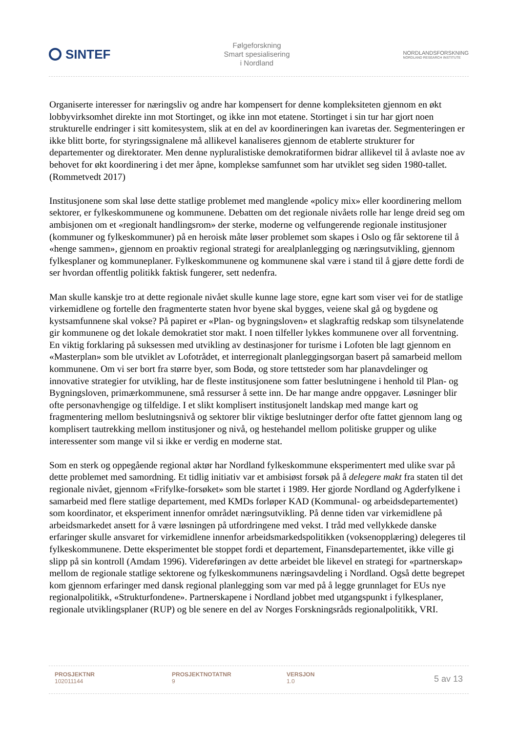SINTEF
Følgeforskning
Smart spesialisering
i Nordland
NORDLANDSFORSKNING
NORDLAND RESEARCH INSTITUTE
Organiserte interesser for næringsliv og andre har kompensert for denne kompleksiteten gjennom en økt lobbyvirksomhet direkte inn mot Stortinget, og ikke inn mot etatene. Stortinget i sin tur har gjort noen strukturelle endringer i sitt komitesystem, slik at en del av koordineringen kan ivaretas der. Segmenteringen er ikke blitt borte, for styringssignalene må allikevel kanaliseres gjennom de etablerte strukturer for departementer og direktorater. Men denne nypluralistiske demokratiformen bidrar allikevel til å avlaste noe av behovet for økt koordinering i det mer åpne, komplekse samfunnet som har utviklet seg siden 1980-tallet. (Rommetvedt 2017)
Institusjonene som skal løse dette statlige problemet med manglende «policy mix» eller koordinering mellom sektorer, er fylkeskommunene og kommunene. Debatten om det regionale nivåets rolle har lenge dreid seg om ambisjonen om et «regionalt handlingsrom» der sterke, moderne og velfungerende regionale institusjoner (kommuner og fylkeskommuner) på en heroisk måte løser problemet som skapes i Oslo og får sektorene til å «henge sammen», gjennom en proaktiv regional strategi for arealplanlegging og næringsutvikling, gjennom fylkesplaner og kommuneplaner. Fylkeskommunene og kommunene skal være i stand til å gjøre dette fordi de ser hvordan offentlig politikk faktisk fungerer, sett nedenfra.
Man skulle kanskje tro at dette regionale nivået skulle kunne lage store, egne kart som viser vei for de statlige virkemidlene og fortelle den fragmenterte staten hvor byene skal bygges, veiene skal gå og bygdene og kystsamfunnene skal vokse? På papiret er «Plan- og bygningsloven» et slagkraftig redskap som tilsynelatende gir kommunene og det lokale demokratiet stor makt. I noen tilfeller lykkes kommunene over all forventning. En viktig forklaring på suksessen med utvikling av destinasjoner for turisme i Lofoten ble lagt gjennom en «Masterplan» som ble utviklet av Lofotrådet, et interregionalt planleggingsorgan basert på samarbeid mellom kommunene. Om vi ser bort fra større byer, som Bodø, og store tettsteder som har planavdelinger og innovative strategier for utvikling, har de fleste institusjonene som fatter beslutningene i henhold til Plan- og Bygningsloven, primærkommunene, små ressurser å sette inn. De har mange andre oppgaver. Løsninger blir ofte personavhengige og tilfeldige. I et slikt komplisert institusjonelt landskap med mange kart og fragmentering mellom beslutningsnivå og sektorer blir viktige beslutninger derfor ofte fattet gjennom lang og komplisert tautrekking mellom institusjoner og nivå, og hestehandel mellom politiske grupper og ulike interessenter som mange vil si ikke er verdig en moderne stat.
Som en sterk og oppegående regional aktør har Nordland fylkeskommune eksperimentert med ulike svar på dette problemet med samordning. Et tidlig initiativ var et ambisiøst forsøk på å delegere makt fra staten til det regionale nivået, gjennom «Frifylke-forsøket» som ble startet i 1989. Her gjorde Nordland og Agderfylkene i samarbeid med flere statlige departement, med KMDs forløper KAD (Kommunal- og arbeidsdepartementet) som koordinator, et eksperiment innenfor området næringsutvikling. På denne tiden var virkemidlene på arbeidsmarkedet ansett for å være løsningen på utfordringene med vekst. I tråd med vellykkede danske erfaringer skulle ansvaret for virkemidlene innenfor arbeidsmarkedspolitikken (voksenopplæring) delegeres til fylkeskommunene. Dette eksperimentet ble stoppet fordi et departement, Finansdepartementet, ikke ville gi slipp på sin kontroll (Amdam 1996). Videreføringen av dette arbeidet ble likevel en strategi for «partnerskap» mellom de regionale statlige sektorene og fylkeskommunens næringsavdeling i Nordland. Også dette begrepet kom gjennom erfaringer med dansk regional planlegging som var med på å legge grunnlaget for EUs nye regionalpolitikk, «Strukturfondene». Partnerskapene i Nordland jobbet med utgangspunkt i fylkesplaner, regionale utviklingsplaner (RUP) og ble senere en del av Norges Forskningsråds regionalpolitikk, VRI.
PROSJEKTNR
102011144
PROSJEKTNOTATNR
9
VERSJON
1.0
5 av 13